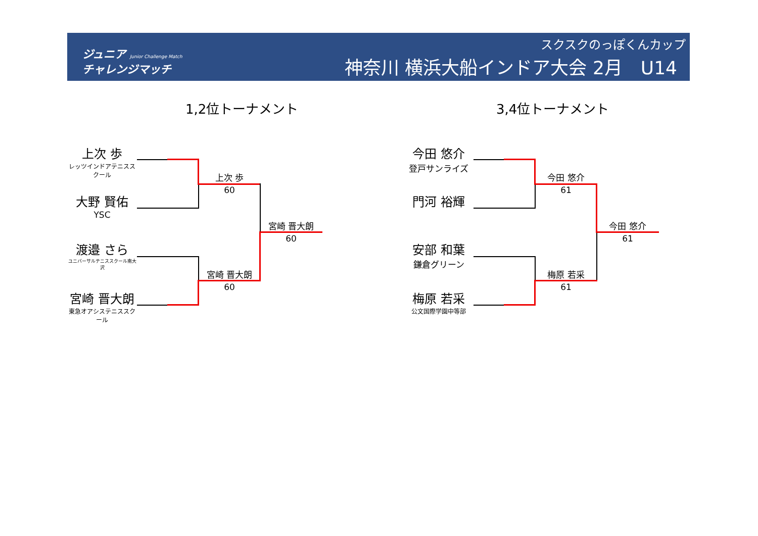ジュニア Junior Challenge Match
チャレンジマッチ
スクスクのっぽくんカップ
神奈川 横浜大船インドア大会 2月　U14
1,2位トーナメント 3,4位トーナメント
上次 歩
レッツインドアテニススクール
大野 賢佑
YSC
渡邉 さら
ユニバーサルテニススクール南大沢
宮崎 晋大朗
東急オアシステニススクール
上次 歩
60
宮崎 晋大朗
60
宮崎 晋大朗
60
今田 悠介
登戸サンライズ
門河 裕輝
安部 和葉
鎌倉グリーン
梅原 若采
公文国際学園中等部
今田 悠介
61
梅原 若采
61
今田 悠介
61